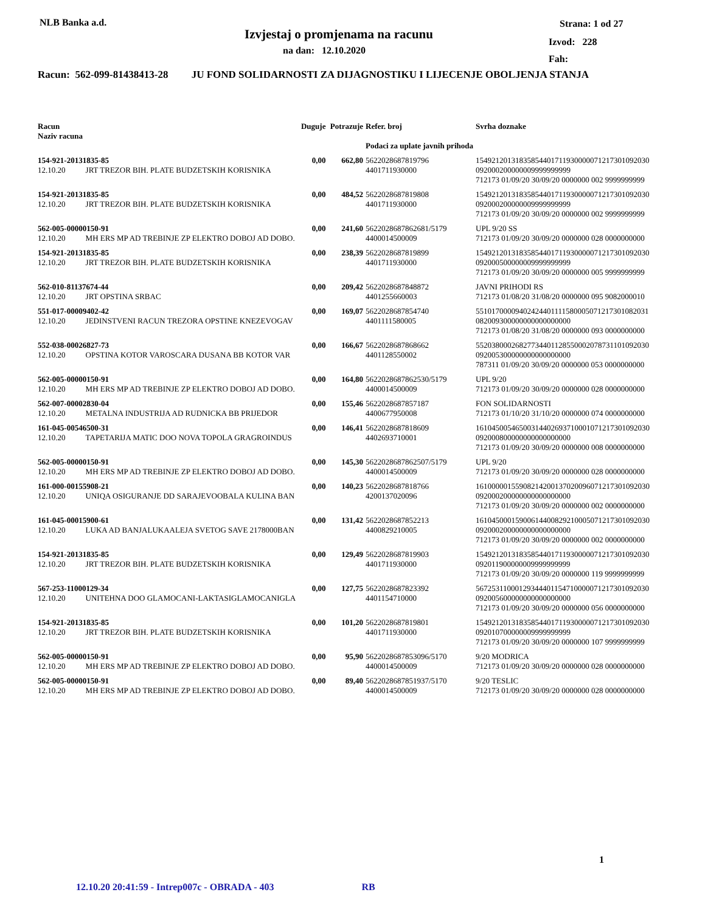NLB Banka a.d.
Izvjestaj o promjenama na racunu
na dan: 12.10.2020
Strana: 1 od 27
Izvod: 228
Fah:
Racun: 562-099-81438413-28 JU FOND SOLIDARNOSTI ZA DIJAGNOSTIKU I LIJECENJE OBOLJENJA STANJA
| Racun Naziv racuna | | Duguje | Potrazuje | Refer. broj Podaci za uplate javnih prihoda | Svrha doznake |
| --- | --- | --- | --- | --- | --- |
| 154-921-20131835-85 | | 0,00 | 662,80 | 5622028687819796 | 15492120131835854401711930000071217301092030 |
| 12.10.20 | JRT TREZOR BIH. PLATE BUDZETSKIH KORISNIKA | | | 4401711930000 | 092000200000009999999999 712173 01/09/20 30/09/20 0000000 002 9999999999 |
| 154-921-20131835-85 | | 0,00 | 484,52 | 5622028687819808 | 15492120131835854401711930000071217301092030 |
| 12.10.20 | JRT TREZOR BIH. PLATE BUDZETSKIH KORISNIKA | | | 4401711930000 | 092000200000009999999999 712173 01/09/20 30/09/20 0000000 002 9999999999 |
| 562-005-00000150-91 | | 0,00 | 241,60 | 5622028687862681/5179 | UPL 9/20 SS |
| 12.10.20 | MH ERS MP AD TREBINJE ZP ELEKTRO DOBOJ AD DOBO. | | | 4400014500009 | 712173 01/09/20 30/09/20 0000000 028 0000000000 |
| 154-921-20131835-85 | | 0,00 | 238,39 | 5622028687819899 | 15492120131835854401711930000071217301092030 |
| 12.10.20 | JRT TREZOR BIH. PLATE BUDZETSKIH KORISNIKA | | | 4401711930000 | 092000500000009999999999 712173 01/09/20 30/09/20 0000000 005 9999999999 |
| 562-010-81137674-44 | | 0,00 | 209,42 | 5622028687848872 | JAVNI PRIHODI RS |
| 12.10.20 | JRT OPSTINA SRBAC | | | 4401255660003 | 712173 01/08/20 31/08/20 0000000 095 9082000010 |
| 551-017-00009402-42 | | 0,00 | 169,07 | 5622028687854740 | 55101700009402424401111580005071217301082031 |
| 12.10.20 | JEDINSTVENI RACUN TREZORA OPSTINE KNEZEVOGAV | | | 4401111580005 | 082009300000000000000000 712173 01/08/20 31/08/20 0000000 093 0000000000 |
| 552-038-00026827-73 | | 0,00 | 166,67 | 5622028687868662 | 55203800026827734401128550002078731101092030 |
| 12.10.20 | OPSTINA KOTOR VAROSCARA DUSANA BB KOTOR VAR | | | 4401128550002 | 092005300000000000000000 787311 01/09/20 30/09/20 0000000 053 0000000000 |
| 562-005-00000150-91 | | 0,00 | 164,80 | 5622028687862530/5179 | UPL 9/20 |
| 12.10.20 | MH ERS MP AD TREBINJE ZP ELEKTRO DOBOJ AD DOBO. | | | 4400014500009 | 712173 01/09/20 30/09/20 0000000 028 0000000000 |
| 562-007-00002830-04 | | 0,00 | 155,46 | 5622028687857187 | FON SOLIDARNOSTI |
| 12.10.20 | METALNA INDUSTRIJA AD RUDNICKA BB PRIJEDOR | | | 4400677950008 | 712173 01/10/20 31/10/20 0000000 074 0000000000 |
| 161-045-00546500-31 | | 0,00 | 146,41 | 5622028687818609 | 16104500546500314402693710001071217301092030 |
| 12.10.20 | TAPETARIJA MATIC DOO NOVA TOPOLA GRAGROINDUS | | | 4402693710001 | 092000800000000000000000 712173 01/09/20 30/09/20 0000000 008 0000000000 |
| 562-005-00000150-91 | | 0,00 | 145,30 | 5622028687862507/5179 | UPL 9/20 |
| 12.10.20 | MH ERS MP AD TREBINJE ZP ELEKTRO DOBOJ AD DOBO. | | | 4400014500009 | 712173 01/09/20 30/09/20 0000000 028 0000000000 |
| 161-000-00155908-21 | | 0,00 | 140,23 | 5622028687818766 | 16100000155908214200137020096071217301092030 |
| 12.10.20 | UNIQA OSIGURANJE DD SARAJEVOOBALA KULINA BAN | | | 4200137020096 | 092000200000000000000000 712173 01/09/20 30/09/20 0000000 002 0000000000 |
| 161-045-00015900-61 | | 0,00 | 131,42 | 5622028687852213 | 16104500015900614400829210005071217301092030 |
| 12.10.20 | LUKA AD BANJALUKAALEJA SVETOG SAVE 2178000BAN | | | 4400829210005 | 092000200000000000000000 712173 01/09/20 30/09/20 0000000 002 0000000000 |
| 154-921-20131835-85 | | 0,00 | 129,49 | 5622028687819903 | 15492120131835854401711930000071217301092030 |
| 12.10.20 | JRT TREZOR BIH. PLATE BUDZETSKIH KORISNIKA | | | 4401711930000 | 092011900000009999999999 712173 01/09/20 30/09/20 0000000 119 9999999999 |
| 567-253-11000129-34 | | 0,00 | 127,75 | 5622028687823392 | 56725311000129344401154710000071217301092030 |
| 12.10.20 | UNITEHNA DOO GLAMOCANI-LAKTASIGLAMOCANIGLA | | | 4401154710000 | 092005600000000000000000 712173 01/09/20 30/09/20 0000000 056 0000000000 |
| 154-921-20131835-85 | | 0,00 | 101,20 | 5622028687819801 | 15492120131835854401711930000071217301092030 |
| 12.10.20 | JRT TREZOR BIH. PLATE BUDZETSKIH KORISNIKA | | | 4401711930000 | 092010700000009999999999 712173 01/09/20 30/09/20 0000000 107 9999999999 |
| 562-005-00000150-91 | | 0,00 | 95,90 | 5622028687853096/5170 | 9/20 MODRICA |
| 12.10.20 | MH ERS MP AD TREBINJE ZP ELEKTRO DOBOJ AD DOBO. | | | 4400014500009 | 712173 01/09/20 30/09/20 0000000 028 0000000000 |
| 562-005-00000150-91 | | 0,00 | 89,40 | 5622028687851937/5170 | 9/20 TESLIC |
| 12.10.20 | MH ERS MP AD TREBINJE ZP ELEKTRO DOBOJ AD DOBO. | | | 4400014500009 | 712173 01/09/20 30/09/20 0000000 028 0000000000 |
1
12.10.20 20:41:59 - Intrep007c - OBRADA - 403 RB